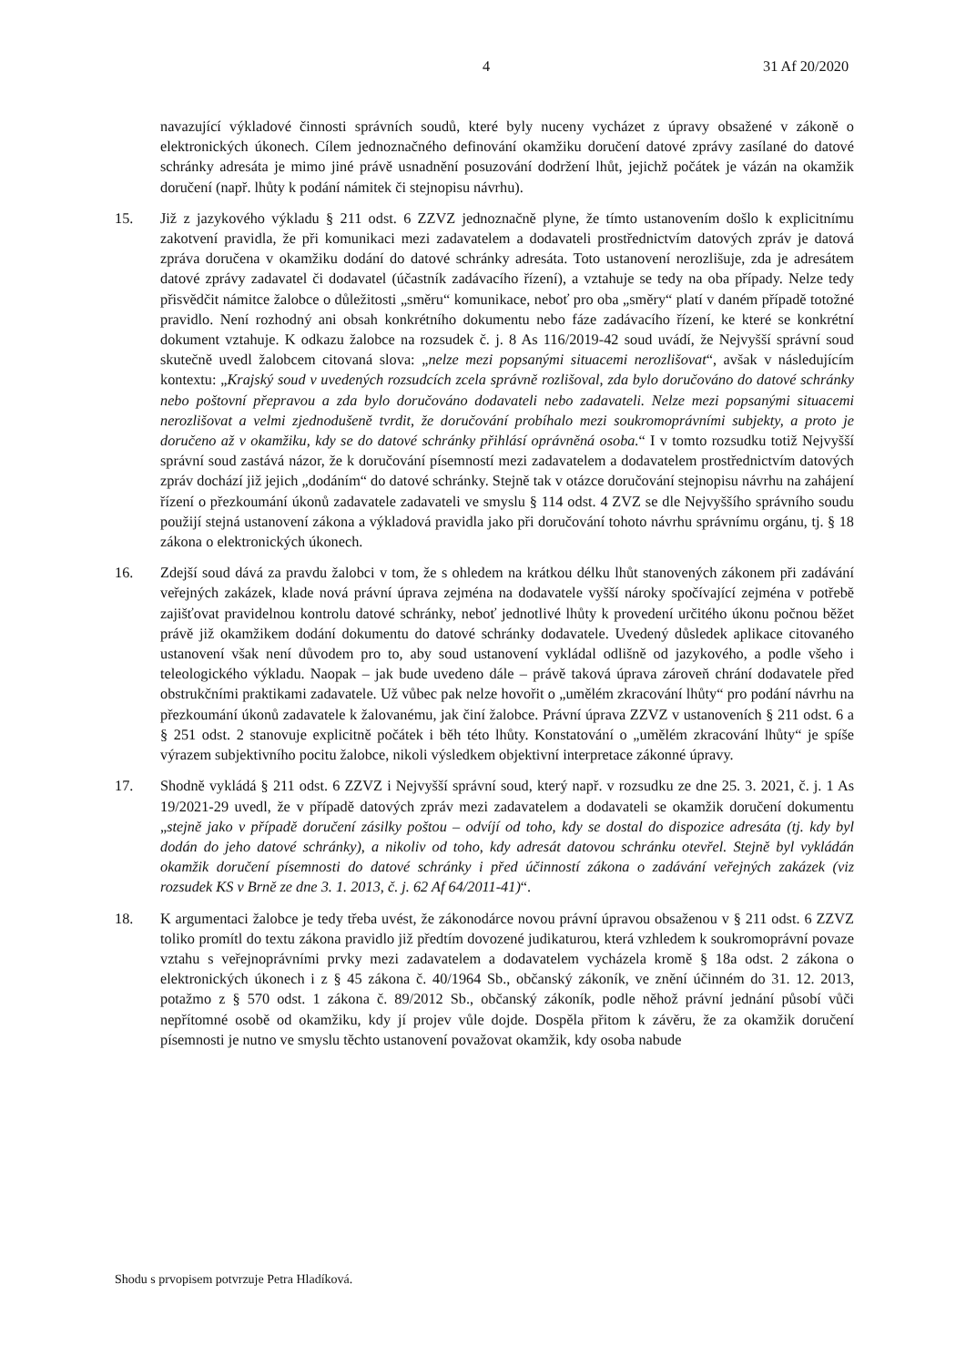4 31 Af 20/2020
navazující výkladové činnosti správních soudů, které byly nuceny vycházet z úpravy obsažené v zákoně o elektronických úkonech. Cílem jednoznačného definování okamžiku doručení datové zprávy zasílané do datové schránky adresáta je mimo jiné právě usnadnění posuzování dodržení lhůt, jejichž počátek je vázán na okamžik doručení (např. lhůty k podání námitek či stejnopisu návrhu).
15. Již z jazykového výkladu § 211 odst. 6 ZZVZ jednoznačně plyne, že tímto ustanovením došlo k explicitnímu zakotvení pravidla, že při komunikaci mezi zadavatelem a dodavateli prostřednictvím datových zpráv je datová zpráva doručena v okamžiku dodání do datové schránky adresáta. Toto ustanovení nerozlišuje, zda je adresátem datové zprávy zadavatel či dodavatel (účastník zadávacího řízení), a vztahuje se tedy na oba případy. Nelze tedy přisvědčit námitce žalobce o důležitosti „směru“ komunikace, neboť pro oba „směry“ platí v daném případě totožné pravidlo. Není rozhodný ani obsah konkrétního dokumentu nebo fáze zadávacího řízení, ke které se konkrétní dokument vztahuje. K odkazu žalobce na rozsudek č. j. 8 As 116/2019-42 soud uvádí, že Nejvyšší správní soud skutečně uvedl žalobcem citovaná slova: „nelze mezi popsanými situacemi nerozlišovat“, avšak v následujícím kontextu: „Krajský soud v uvedených rozsudcích zcela správně rozlišoval, zda bylo doručováno do datové schránky nebo poštovní přepravou a zda bylo doručováno dodavateli nebo zadavateli. Nelze mezi popsanými situacemi nerozlišovat a velmi zjednodušeně tvrdit, že doručování probíhalo mezi soukromoprávními subjekty, a proto je doručeno až v okamžiku, kdy se do datové schránky přihlásí oprávněná osoba.“ I v tomto rozsudku totiž Nejvyšší správní soud zastává názor, že k doručování písemností mezi zadavatelem a dodavatelem prostřednictvím datových zpráv dochází již jejich „dodáním“ do datové schránky. Stejně tak v otázce doručování stejnopisu návrhu na zahájení řízení o přezkoumání úkonů zadavatele zadavateli ve smyslu § 114 odst. 4 ZVZ se dle Nejvyššího správního soudu použijí stejná ustanovení zákona a výkladová pravidla jako při doručování tohoto návrhu správnímu orgánu, tj. § 18 zákona o elektronických úkonech.
16. Zdejší soud dává za pravdu žalobci v tom, že s ohledem na krátkou délku lhůt stanovených zákonem při zadávání veřejných zakázek, klade nová právní úprava zejména na dodavatele vyšší nároky spočívající zejména v potřebě zajišťovat pravidelnou kontrolu datové schránky, neboť jednotlivé lhůty k provedení určitého úkonu počnou běžet právě již okamžikem dodání dokumentu do datové schránky dodavatele. Uvedený důsledek aplikace citovaného ustanovení však není důvodem pro to, aby soud ustanovení vykládal odlišně od jazykového, a podle všeho i teleologického výkladu. Naopak – jak bude uvedeno dále – právě taková úprava zároveň chrání dodavatele před obstrukčními praktikami zadavatele. Už vůbec pak nelze hovořit o „umělém zkracování lhůty“ pro podání návrhu na přezkoumání úkonů zadavatele k žalovanému, jak činí žalobce. Právní úprava ZZVZ v ustanoveních § 211 odst. 6 a § 251 odst. 2 stanovuje explicitně počátek i běh této lhůty. Konstatování o „umělém zkracování lhůty“ je spíše výrazem subjektivního pocitu žalobce, nikoli výsledkem objektivní interpretace zákonné úpravy.
17. Shodně vykládá § 211 odst. 6 ZZVZ i Nejvyšší správní soud, který např. v rozsudku ze dne 25. 3. 2021, č. j. 1 As 19/2021-29 uvedl, že v případě datových zpráv mezi zadavatelem a dodavateli se okamžik doručení dokumentu „stejně jako v případě doručení zásilky poštou – odvíjí od toho, kdy se dostal do dispozice adresáta (tj. kdy byl dodán do jeho datové schránky), a nikoliv od toho, kdy adresát datovou schránku otevřel. Stejně byl vykládán okamžik doručení písemnosti do datové schránky i před účinností zákona o zadávání veřejných zakázek (viz rozsudek KS v Brně ze dne 3. 1. 2013, č. j. 62 Af 64/2011-41)“.
18. K argumentaci žalobce je tedy třeba uvést, že zákonodárce novou právní úpravou obsaženou v § 211 odst. 6 ZZVZ toliko promítl do textu zákona pravidlo již předtím dovozené judikaturou, která vzhledem k soukromoprávní povaze vztahu s veřejnoprávními prvky mezi zadavatelem a dodavatelem vycházela kromě § 18a odst. 2 zákona o elektronických úkonech i z § 45 zákona č. 40/1964 Sb., občanský zákoník, ve znění účinném do 31. 12. 2013, potažmo z § 570 odst. 1 zákona č. 89/2012 Sb., občanský zákoník, podle něhož právní jednání působí vůči nepřítomné osobě od okamžiku, kdy jí projev vůle dojde. Dospěla přitom k závěru, že za okamžik doručení písemnosti je nutno ve smyslu těchto ustanovení považovat okamžik, kdy osoba nabude
Shodu s prvopisem potvrzuje Petra Hladíková.